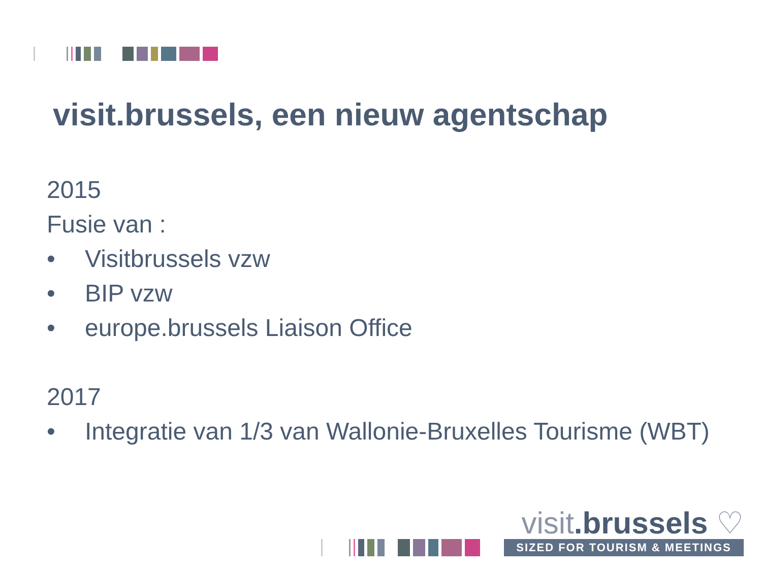visit.brussels, een nieuw agentschap
2015
Fusie van :
• Visitbrussels vzw
• BIP vzw
• europe.brussels Liaison Office
2017
• Integratie van 1/3 van Wallonie-Bruxelles Tourisme (WBT)
visit.brussels ♡
SIZED FOR TOURISM & MEETINGS